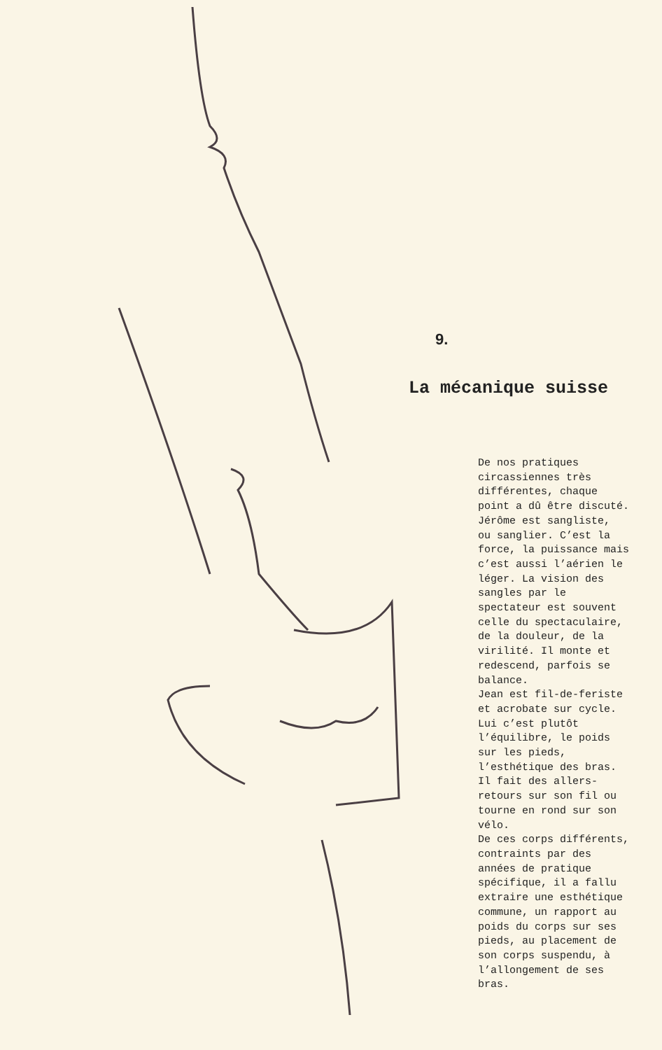9.
La mécanique suisse
De nos pratiques circassiennes très différentes, chaque point a dû être discuté. Jérôme est sangliste, ou sanglier. C’est la force, la puissance mais c’est aussi l’aérien le léger. La vision des sangles par le spectateur est souvent celle du spectaculaire, de la douleur, de la virilité. Il monte et redescend, parfois se balance. Jean est fil-de-feriste et acrobate sur cycle. Lui c’est plutôt l’équilibre, le poids sur les pieds, l’esthétique des bras. Il fait des allers- retours sur son fil ou tourne en rond sur son vélo. De ces corps différents, contraints par des années de pratique spécifique, il a fallu extraire une esthétique commune, un rapport au poids du corps sur ses pieds, au placement de son corps suspendu, à l’allongement de ses bras.